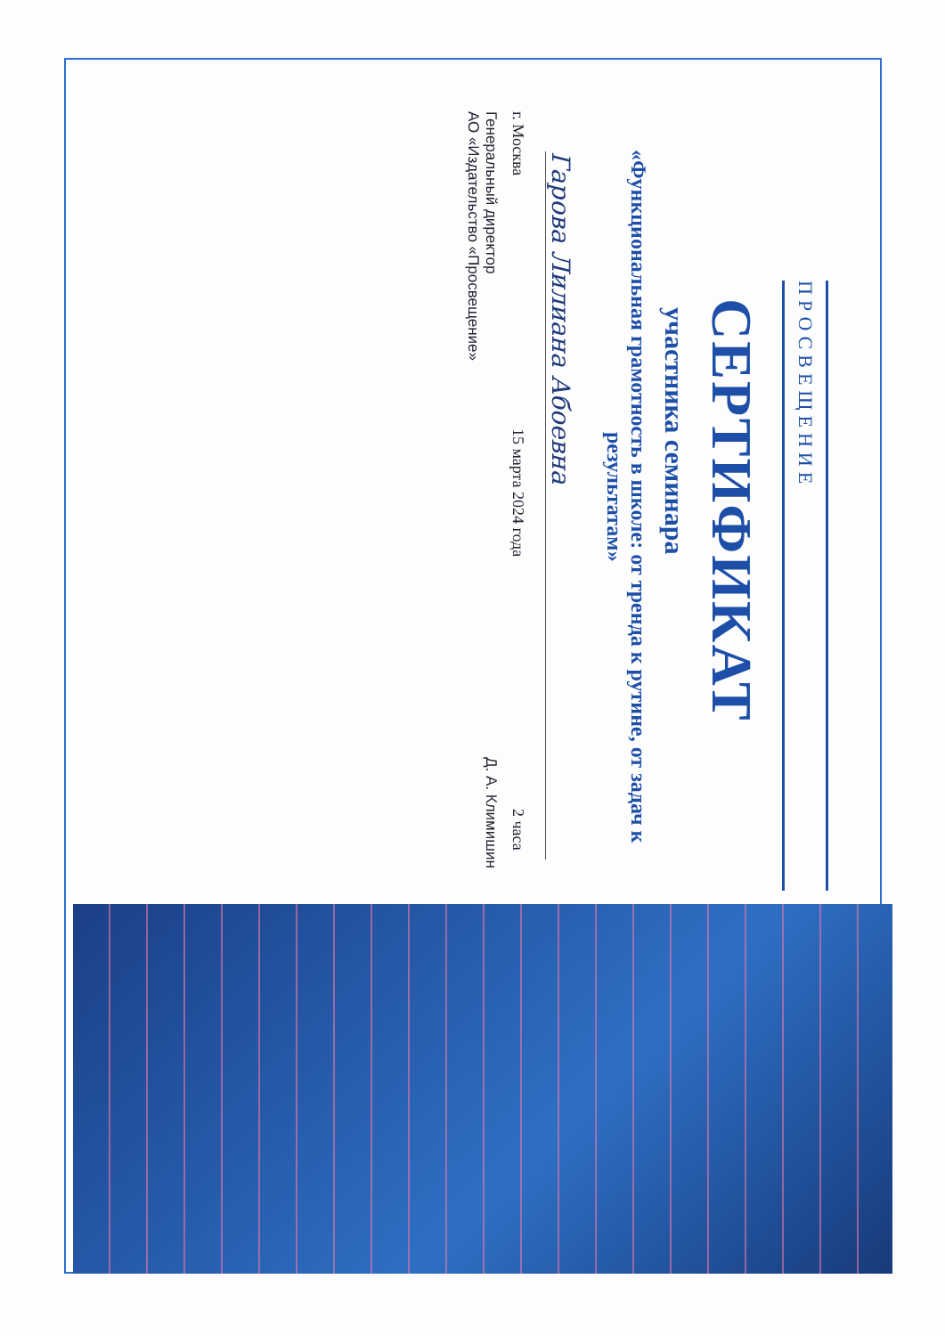ПРОСВЕЩЕНИЕ
СЕРТИФИКАТ
участника семинара
«Функциональная грамотность в школе: от тренда к рутине, от задач к результатам»
Гарова Лилиана Абоевна
г. Москва 15 марта 2024 года 2 часа
Генеральный директор
АО «Издательство «Просвещение» Д. А. Климишин